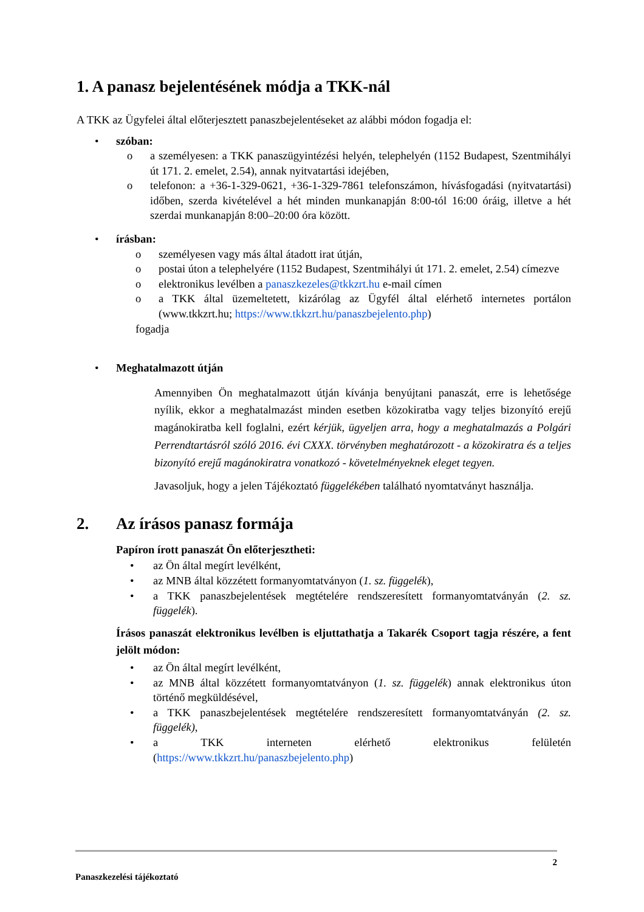1. A panasz bejelentésének módja a TKK-nál
A TKK az Ügyfelei által előterjesztett panaszbejelentéseket az alábbi módon fogadja el:
• szóban:
o a személyesen: a TKK panaszügyintézési helyén, telephelyén (1152 Budapest, Szentmihályi út 171. 2. emelet, 2.54), annak nyitvatartási idejében,
o telefonon: a +36-1-329-0621, +36-1-329-7861 telefonszámon, hívásfogadási (nyitvatartási) időben, szerda kivételével a hét minden munkanapján 8:00-tól 16:00 óráig, illetve a hét szerdai munkanapján 8:00–20:00 óra között.
• írásban:
o személyesen vagy más által átadott irat útján,
o postai úton a telephelyére (1152 Budapest, Szentmihályi út 171. 2. emelet, 2.54) címezve
o elektronikus levélben a panaszkezeles@tkkzrt.hu e-mail címen
o a TKK által üzemeltetett, kizárólag az Ügyfél által elérhető internetes portálon (www.tkkzrt.hu; https://www.tkkzrt.hu/panaszbejelento.php)
fogadja
• Meghatalmazott útján
Amennyiben Ön meghatalmazott útján kívánja benyújtani panaszát, erre is lehetősége nyílik, ekkor a meghatalmazást minden esetben közokiratba vagy teljes bizonyító erejű magánokiratba kell foglalni, ezért kérjük, ügyeljen arra, hogy a meghatalmazás a Polgári Perrendtartásról szóló 2016. évi CXXX. törvényben meghatározott - a közokiratra és a teljes bizonyító erejű magánokiratra vonatkozó - követelményeknek eleget tegyen.
Javasoljuk, hogy a jelen Tájékoztató függelékében található nyomtatványt használja.
2. Az írásos panasz formája
Papíron írott panaszát Ön előterjesztheti:
• az Ön által megírt levélként,
• az MNB által közzétett formanyomtatványon (1. sz. függelék),
• a TKK panaszbejelentések megtételére rendszeresített formanyomtatványán (2. sz. függelék).
Írásos panaszát elektronikus levélben is eljuttathatja a Takarék Csoport tagja részére, a fent jelölt módon:
• az Ön által megírt levélként,
• az MNB által közzétett formanyomtatványon (1. sz. függelék) annak elektronikus úton történő megküldésével,
• a TKK panaszbejelentések megtételére rendszeresített formanyomtatványán (2. sz. függelék),
• a TKK interneten elérhető elektronikus felületén (https://www.tkkzrt.hu/panaszbejelento.php)
2
Panaszkezelési tájékoztató